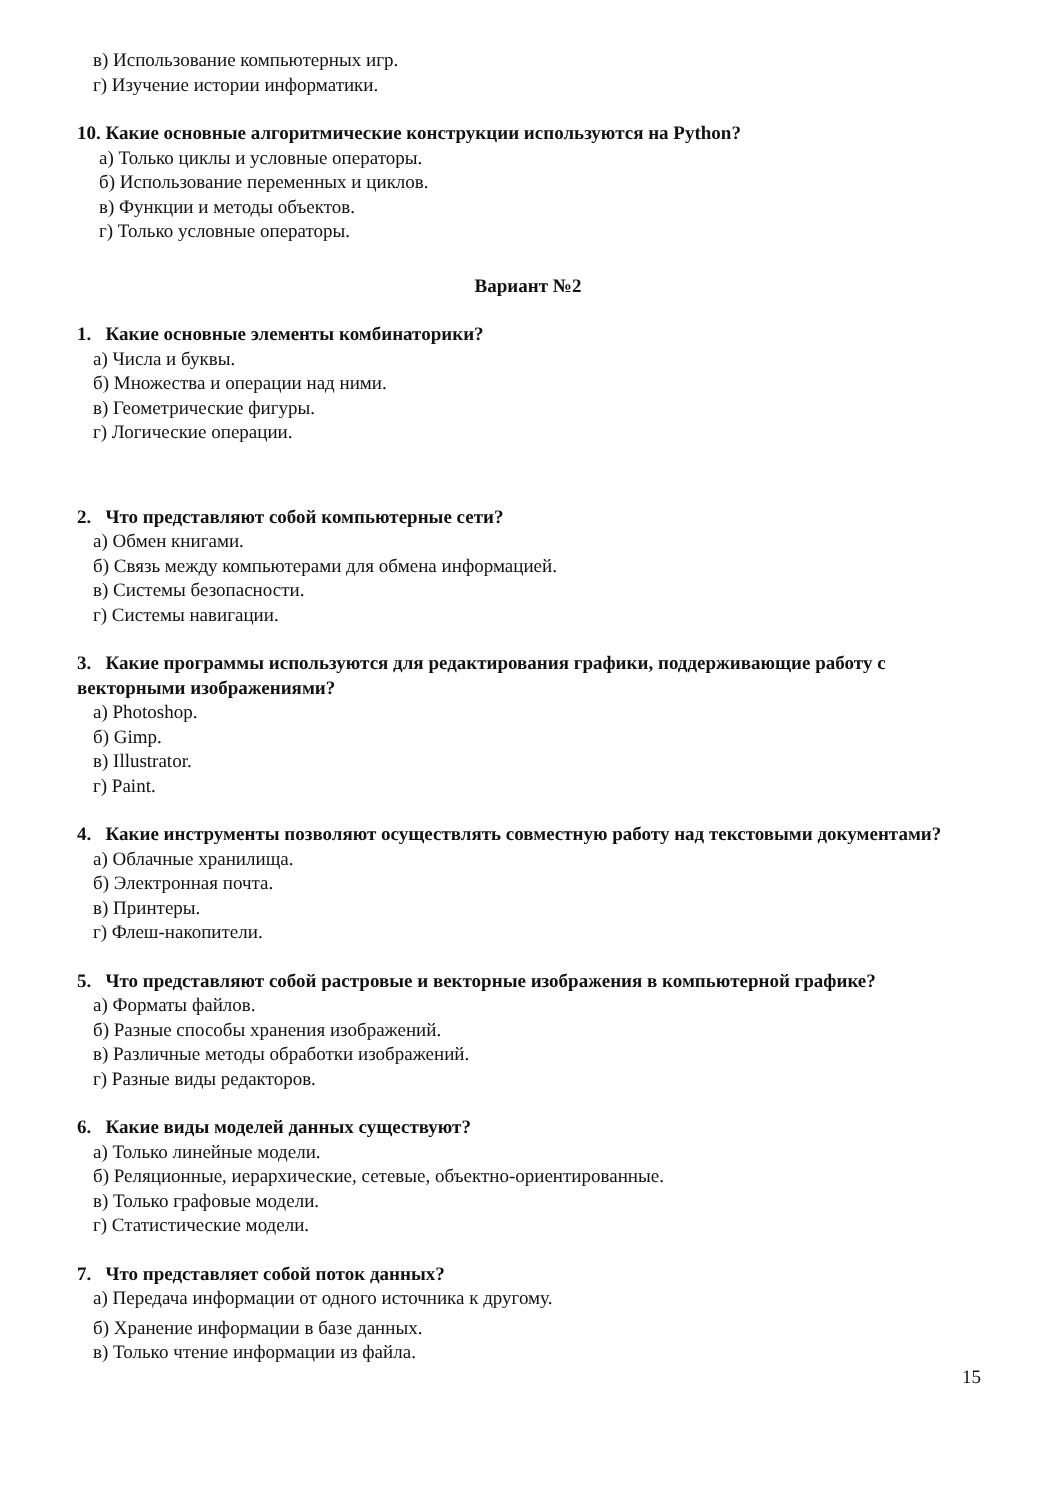в) Использование компьютерных игр.
г) Изучение истории информатики.
10. Какие основные алгоритмические конструкции используются на Python?
а) Только циклы и условные операторы.
б) Использование переменных и циклов.
в) Функции и методы объектов.
г) Только условные операторы.
Вариант №2
1. Какие основные элементы комбинаторики?
а) Числа и буквы.
б) Множества и операции над ними.
в) Геометрические фигуры.
г) Логические операции.
2. Что представляют собой компьютерные сети?
а) Обмен книгами.
б) Связь между компьютерами для обмена информацией.
в) Системы безопасности.
г) Системы навигации.
3. Какие программы используются для редактирования графики, поддерживающие работу с векторными изображениями?
а) Photoshop.
б) Gimp.
в) Illustrator.
г) Paint.
4. Какие инструменты позволяют осуществлять совместную работу над текстовыми документами?
а) Облачные хранилища.
б) Электронная почта.
в) Принтеры.
г) Флеш-накопители.
5. Что представляют собой растровые и векторные изображения в компьютерной графике?
а) Форматы файлов.
б) Разные способы хранения изображений.
в) Различные методы обработки изображений.
г) Разные виды редакторов.
6. Какие виды моделей данных существуют?
а) Только линейные модели.
б) Реляционные, иерархические, сетевые, объектно-ориентированные.
в) Только графовые модели.
г) Статистические модели.
7. Что представляет собой поток данных?
а) Передача информации от одного источника к другому.
б) Хранение информации в базе данных.
в) Только чтение информации из файла.
15